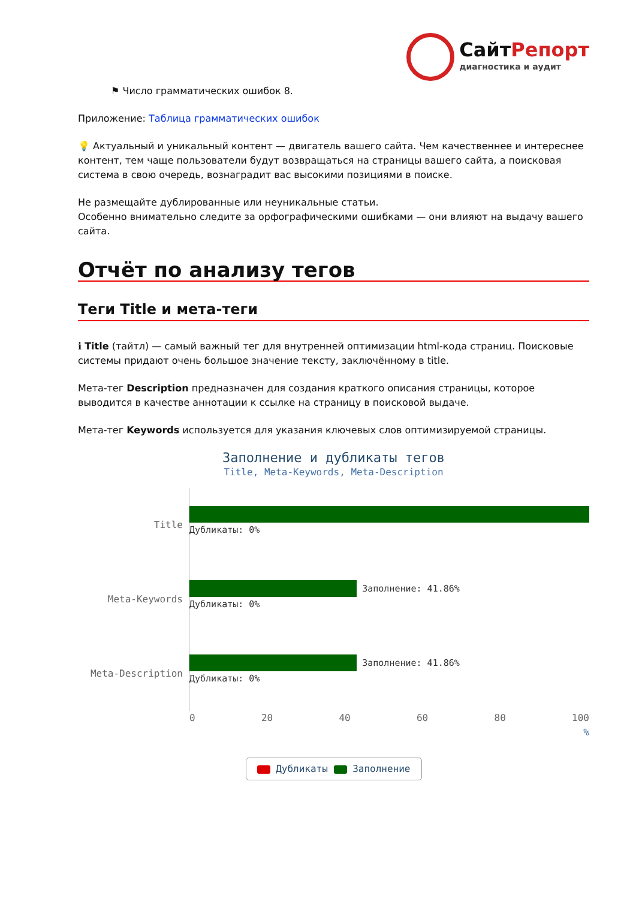СайтРепорт
диагностика и аудит
⚑ Число грамматических ошибок 8.
Приложение: Таблица грамматических ошибок
💡 Актуальный и уникальный контент — двигатель вашего сайта. Чем качественнее и интереснее контент, тем чаще пользователи будут возвращаться на страницы вашего сайта, а поисковая система в свою очередь, вознаградит вас высокими позициями в поиске.
Не размещайте дублированные или неуникальные статьи.
Особенно внимательно следите за орфографическими ошибками — они влияют на выдачу вашего сайта.
Отчёт по анализу тегов
Теги Title и мета-теги
ℹ Title (тайтл) — самый важный тег для внутренней оптимизации html-кода страниц. Поисковые системы придают очень большое значение тексту, заключённому в title.
Мета-тег Description предназначен для создания краткого описания страницы, которое выводится в качестве аннотации к ссылке на страницу в поисковой выдаче.
Мета-тег Keywords используется для указания ключевых слов оптимизируемой страницы.
Заполнение и дубликаты тегов
Title, Meta-Keywords, Meta-Description
Title
Дубликаты: 0%
Meta-Keywords
Заполнение: 41.86%
Дубликаты: 0%
Meta-Description
Заполнение: 41.86%
Дубликаты: 0%
0 20 40 60 80 100
%
Дубликаты Заполнение